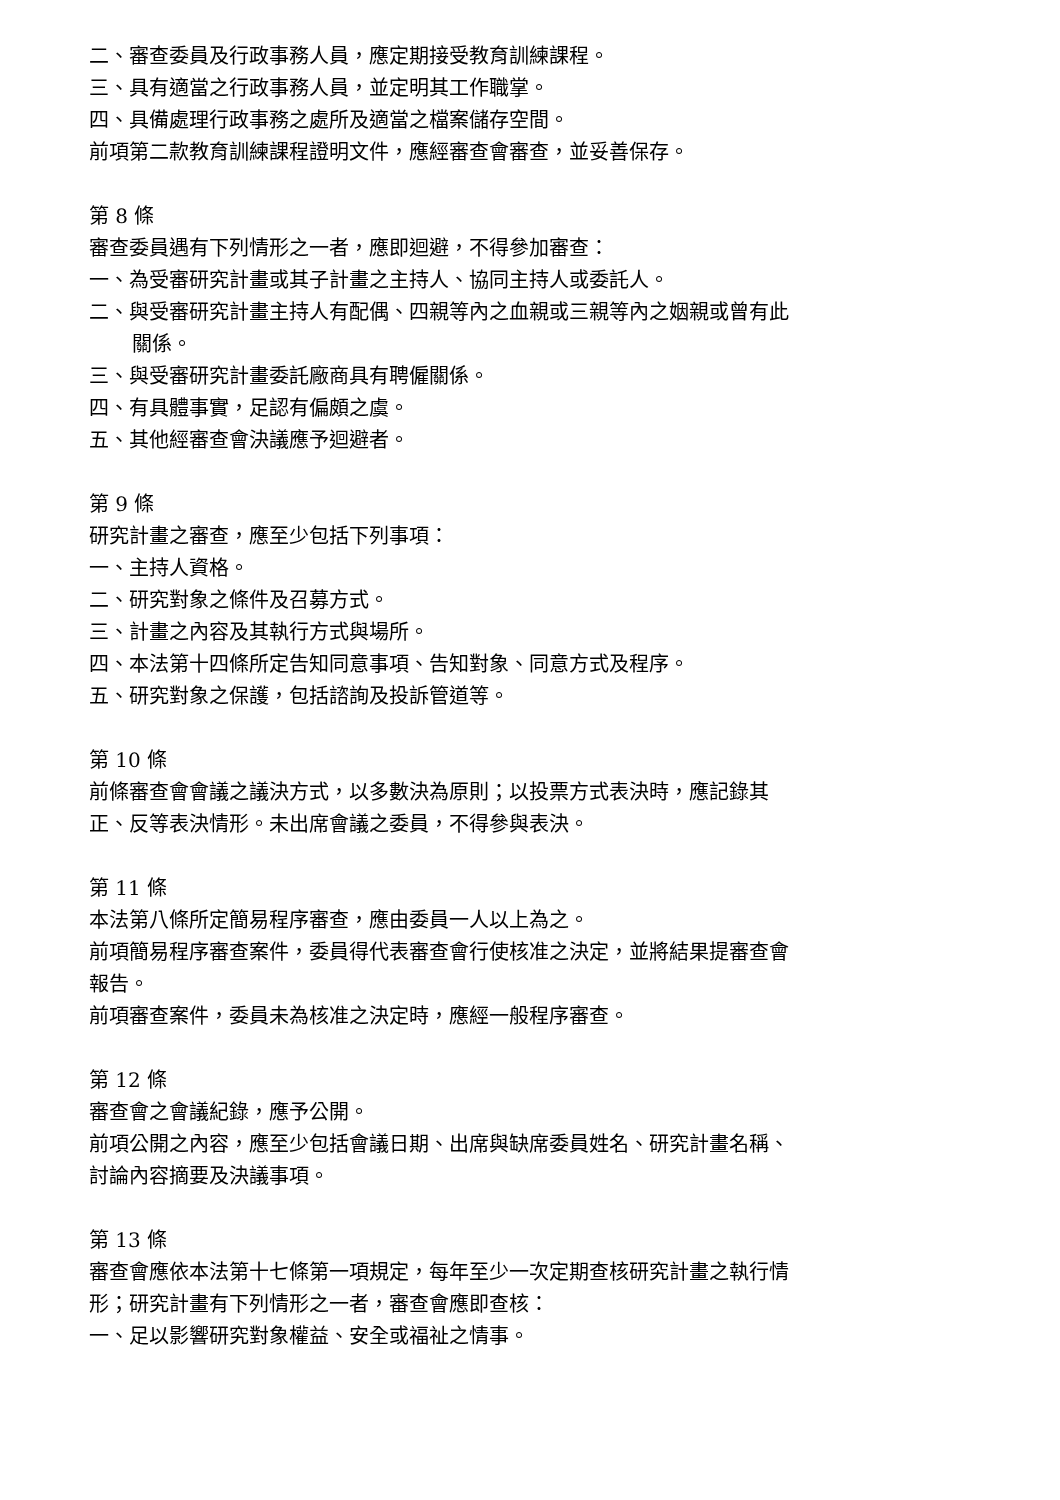二、審查委員及行政事務人員，應定期接受教育訓練課程。
三、具有適當之行政事務人員，並定明其工作職掌。
四、具備處理行政事務之處所及適當之檔案儲存空間。
前項第二款教育訓練課程證明文件，應經審查會審查，並妥善保存。
第 8 條
審查委員遇有下列情形之一者，應即迴避，不得參加審查：
一、為受審研究計畫或其子計畫之主持人、協同主持人或委託人。
二、與受審研究計畫主持人有配偶、四親等內之血親或三親等內之姻親或曾有此關係。
三、與受審研究計畫委託廠商具有聘僱關係。
四、有具體事實，足認有偏頗之虞。
五、其他經審查會決議應予迴避者。
第 9 條
研究計畫之審查，應至少包括下列事項：
一、主持人資格。
二、研究對象之條件及召募方式。
三、計畫之內容及其執行方式與場所。
四、本法第十四條所定告知同意事項、告知對象、同意方式及程序。
五、研究對象之保護，包括諮詢及投訴管道等。
第 10 條
前條審查會會議之議決方式，以多數決為原則；以投票方式表決時，應記錄其正、反等表決情形。未出席會議之委員，不得參與表決。
第 11 條
本法第八條所定簡易程序審查，應由委員一人以上為之。
前項簡易程序審查案件，委員得代表審查會行使核准之決定，並將結果提審查會報告。
前項審查案件，委員未為核准之決定時，應經一般程序審查。
第 12 條
審查會之會議紀錄，應予公開。
前項公開之內容，應至少包括會議日期、出席與缺席委員姓名、研究計畫名稱、討論內容摘要及決議事項。
第 13 條
審查會應依本法第十七條第一項規定，每年至少一次定期查核研究計畫之執行情形；研究計畫有下列情形之一者，審查會應即查核：
一、足以影響研究對象權益、安全或福祉之情事。